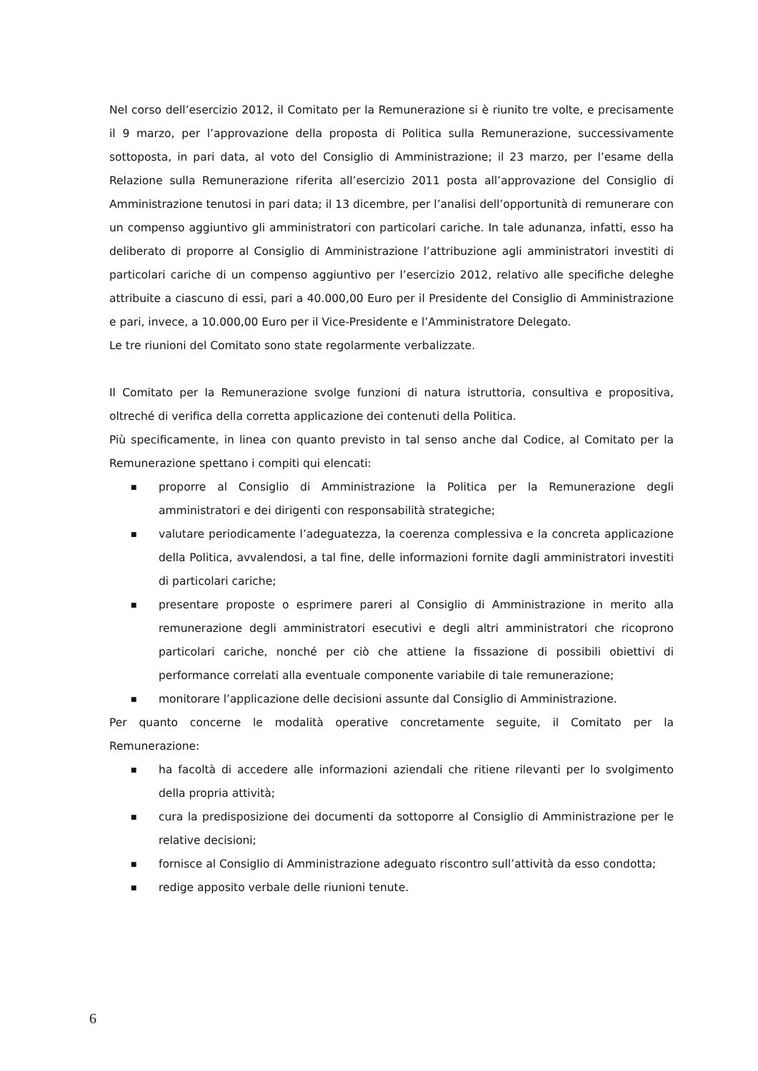Nel corso dell’esercizio 2012, il Comitato per la Remunerazione si è riunito tre volte, e precisamente il 9 marzo, per l’approvazione della proposta di Politica sulla Remunerazione, successivamente sottoposta, in pari data, al voto del Consiglio di Amministrazione; il 23 marzo, per l’esame della Relazione sulla Remunerazione riferita all’esercizio 2011 posta all’approvazione del Consiglio di Amministrazione tenutosi in pari data; il 13 dicembre, per l’analisi dell’opportunità di remunerare con un compenso aggiuntivo gli amministratori con particolari cariche. In tale adunanza, infatti, esso ha deliberato di proporre al Consiglio di Amministrazione l’attribuzione agli amministratori investiti di particolari cariche di un compenso aggiuntivo per l’esercizio 2012, relativo alle specifiche deleghe attribuite a ciascuno di essi, pari a 40.000,00 Euro per il Presidente del Consiglio di Amministrazione e pari, invece, a 10.000,00 Euro per il Vice-Presidente e l’Amministratore Delegato.
Le tre riunioni del Comitato sono state regolarmente verbalizzate.
Il Comitato per la Remunerazione svolge funzioni di natura istruttoria, consultiva e propositiva, oltreché di verifica della corretta applicazione dei contenuti della Politica.
Più specificamente, in linea con quanto previsto in tal senso anche dal Codice, al Comitato per la Remunerazione spettano i compiti qui elencati:
■ proporre al Consiglio di Amministrazione la Politica per la Remunerazione degli amministratori e dei dirigenti con responsabilità strategiche;
■ valutare periodicamente l’adeguatezza, la coerenza complessiva e la concreta applicazione della Politica, avvalendosi, a tal fine, delle informazioni fornite dagli amministratori investiti di particolari cariche;
■ presentare proposte o esprimere pareri al Consiglio di Amministrazione in merito alla remunerazione degli amministratori esecutivi e degli altri amministratori che ricoprono particolari cariche, nonché per ciò che attiene la fissazione di possibili obiettivi di performance correlati alla eventuale componente variabile di tale remunerazione;
■ monitorare l’applicazione delle decisioni assunte dal Consiglio di Amministrazione.
Per quanto concerne le modalità operative concretamente seguite, il Comitato per la Remunerazione:
■ ha facoltà di accedere alle informazioni aziendali che ritiene rilevanti per lo svolgimento della propria attività;
■ cura la predisposizione dei documenti da sottoporre al Consiglio di Amministrazione per le relative decisioni;
■ fornisce al Consiglio di Amministrazione adeguato riscontro sull’attività da esso condotta;
■ redige apposito verbale delle riunioni tenute.
6